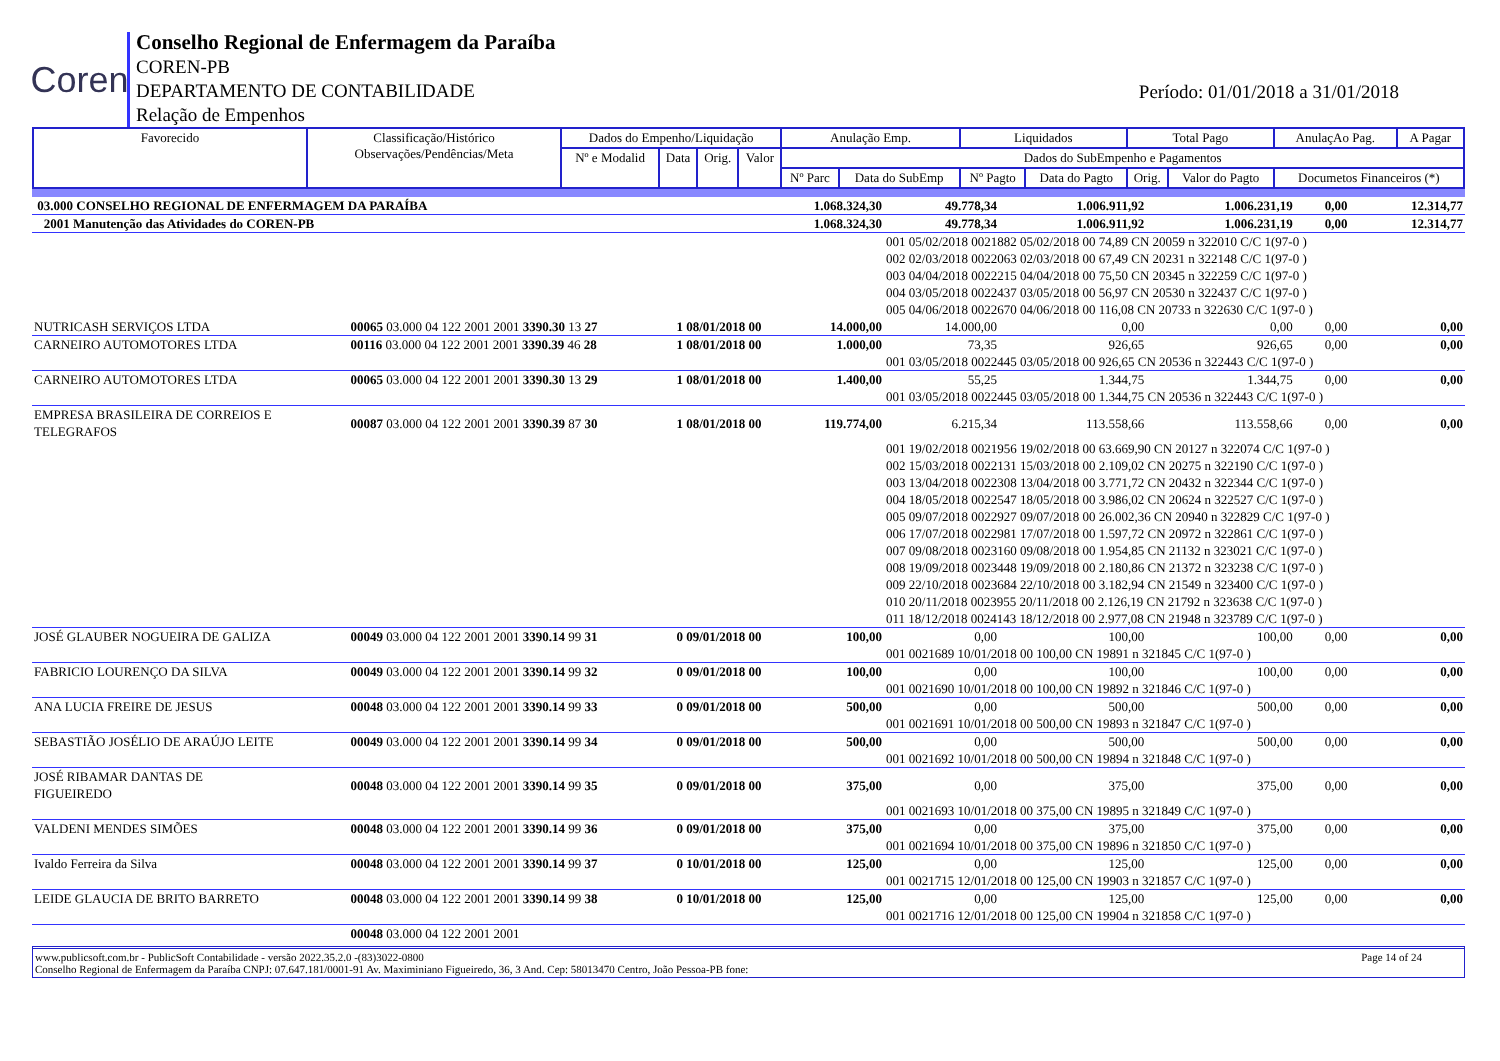Coren
Conselho Regional de Enfermagem da Paraíba
COREN-PB
DEPARTAMENTO DE CONTABILIDADE
Relação de Empenhos
Período: 01/01/2018 a 31/01/2018
| Favorecido | Classificação/Histórico Observações/Pendências/Meta | Dados do Empenho/Liquidação | | | | Anulação Emp. | | Liquidados | | Total Pago | | AnulaçAo Pag. | A Pagar |
| --- | --- | --- | --- | --- | --- | --- | --- | --- | --- | --- | --- | --- | --- |
| | | Nº e Modalid | Data | Orig. | Valor | Dados do SubEmpenho e Pagamentos | | | | | | | |
| | | | | | | Nº Parc | Data do SubEmp | Nº Pagto | Data do Pagto | Orig. | Valor do Pagto | Documetos Financeiros (*) | |
| 03.000 CONSELHO REGIONAL DE ENFERMAGEM DA PARAÍBA | | | 1.068.324,30 | 49.778,34 | 1.006.911,92 | 1.006.231,19 | 0,00 | 12.314,77 |
| 2001 Manutenção das Atividades do COREN-PB | | | 1.068.324,30 | 49.778,34 | 1.006.911,92 | 1.006.231,19 | 0,00 | 12.314,77 |
| | | | | 001 05/02/2018 0021882 05/02/2018 00 74,89 CN 20059 n 322010 C/C 1(97-0 ) | | | | |
| | | | | 002 02/03/2018 0022063 02/03/2018 00 67,49 CN 20231 n 322148 C/C 1(97-0 ) | | | | |
| | | | | 003 04/04/2018 0022215 04/04/2018 00 75,50 CN 20345 n 322259 C/C 1(97-0 ) | | | | |
| | | | | 004 03/05/2018 0022437 03/05/2018 00 56,97 CN 20530 n 322437 C/C 1(97-0 ) | | | | |
| | | | | 005 04/06/2018 0022670 04/06/2018 00 116,08 CN 20733 n 322630 C/C 1(97-0 ) | | | | |
| NUTRICASH SERVIÇOS LTDA | 00065 03.000 04 122 2001 2001 3390.30 13 27 | 1 08/01/2018 00 | 14.000,00 | 14.000,00 | 0,00 | 0,00 | 0,00 | 0,00 |
| CARNEIRO AUTOMOTORES LTDA | 00116 03.000 04 122 2001 2001 3390.39 46 28 | 1 08/01/2018 00 | 1.000,00 | 73,35 | 926,65 | 926,65 | 0,00 | 0,00 |
| | | | | 001 03/05/2018 0022445 03/05/2018 00 926,65 CN 20536 n 322443 C/C 1(97-0 ) | | | | |
| CARNEIRO AUTOMOTORES LTDA | 00065 03.000 04 122 2001 2001 3390.30 13 29 | 1 08/01/2018 00 | 1.400,00 | 55,25 | 1.344,75 | 1.344,75 | 0,00 | 0,00 |
| | | | | 001 03/05/2018 0022445 03/05/2018 00 1.344,75 CN 20536 n 322443 C/C 1(97-0 ) | | | | |
| EMPRESA BRASILEIRA DE CORREIOS E TELEGRAFOS | 00087 03.000 04 122 2001 2001 3390.39 87 30 | 1 08/01/2018 00 | 119.774,00 | 6.215,34 | 113.558,66 | 113.558,66 | 0,00 | 0,00 |
| | | | | 001 19/02/2018 0021956 19/02/2018 00 63.669,90 CN 20127 n 322074 C/C 1(97-0 ) | | | | |
| | | | | 002 15/03/2018 0022131 15/03/2018 00 2.109,02 CN 20275 n 322190 C/C 1(97-0 ) | | | | |
| | | | | 003 13/04/2018 0022308 13/04/2018 00 3.771,72 CN 20432 n 322344 C/C 1(97-0 ) | | | | |
| | | | | 004 18/05/2018 0022547 18/05/2018 00 3.986,02 CN 20624 n 322527 C/C 1(97-0 ) | | | | |
| | | | | 005 09/07/2018 0022927 09/07/2018 00 26.002,36 CN 20940 n 322829 C/C 1(97-0 ) | | | | |
| | | | | 006 17/07/2018 0022981 17/07/2018 00 1.597,72 CN 20972 n 322861 C/C 1(97-0 ) | | | | |
| | | | | 007 09/08/2018 0023160 09/08/2018 00 1.954,85 CN 21132 n 323021 C/C 1(97-0 ) | | | | |
| | | | | 008 19/09/2018 0023448 19/09/2018 00 2.180,86 CN 21372 n 323238 C/C 1(97-0 ) | | | | |
| | | | | 009 22/10/2018 0023684 22/10/2018 00 3.182,94 CN 21549 n 323400 C/C 1(97-0 ) | | | | |
| | | | | 010 20/11/2018 0023955 20/11/2018 00 2.126,19 CN 21792 n 323638 C/C 1(97-0 ) | | | | |
| | | | | 011 18/12/2018 0024143 18/12/2018 00 2.977,08 CN 21948 n 323789 C/C 1(97-0 ) | | | | |
| JOSÉ GLAUBER NOGUEIRA DE GALIZA | 00049 03.000 04 122 2001 2001 3390.14 99 31 | 0 09/01/2018 00 | 100,00 | 0,00 | 100,00 | 100,00 | 0,00 | 0,00 |
| | | | | 001 0021689 10/01/2018 00 100,00 CN 19891 n 321845 C/C 1(97-0 ) | | | | |
| FABRICIO LOURENÇO DA SILVA | 00049 03.000 04 122 2001 2001 3390.14 99 32 | 0 09/01/2018 00 | 100,00 | 0,00 | 100,00 | 100,00 | 0,00 | 0,00 |
| | | | | 001 0021690 10/01/2018 00 100,00 CN 19892 n 321846 C/C 1(97-0 ) | | | | |
| ANA LUCIA FREIRE DE JESUS | 00048 03.000 04 122 2001 2001 3390.14 99 33 | 0 09/01/2018 00 | 500,00 | 0,00 | 500,00 | 500,00 | 0,00 | 0,00 |
| | | | | 001 0021691 10/01/2018 00 500,00 CN 19893 n 321847 C/C 1(97-0 ) | | | | |
| SEBASTIÃO JOSÉLIO DE ARAÚJO LEITE | 00049 03.000 04 122 2001 2001 3390.14 99 34 | 0 09/01/2018 00 | 500,00 | 0,00 | 500,00 | 500,00 | 0,00 | 0,00 |
| | | | | 001 0021692 10/01/2018 00 500,00 CN 19894 n 321848 C/C 1(97-0 ) | | | | |
| JOSÉ RIBAMAR DANTAS DE FIGUEIREDO | 00048 03.000 04 122 2001 2001 3390.14 99 35 | 0 09/01/2018 00 | 375,00 | 0,00 | 375,00 | 375,00 | 0,00 | 0,00 |
| | | | | 001 0021693 10/01/2018 00 375,00 CN 19895 n 321849 C/C 1(97-0 ) | | | | |
| VALDENI MENDES SIMÕES | 00048 03.000 04 122 2001 2001 3390.14 99 36 | 0 09/01/2018 00 | 375,00 | 0,00 | 375,00 | 375,00 | 0,00 | 0,00 |
| | | | | 001 0021694 10/01/2018 00 375,00 CN 19896 n 321850 C/C 1(97-0 ) | | | | |
| Ivaldo Ferreira da Silva | 00048 03.000 04 122 2001 2001 3390.14 99 37 | 0 10/01/2018 00 | 125,00 | 0,00 | 125,00 | 125,00 | 0,00 | 0,00 |
| | | | | 001 0021715 12/01/2018 00 125,00 CN 19903 n 321857 C/C 1(97-0 ) | | | | |
| LEIDE GLAUCIA DE BRITO BARRETO | 00048 03.000 04 122 2001 2001 3390.14 99 38 | 0 10/01/2018 00 | 125,00 | 0,00 | 125,00 | 125,00 | 0,00 | 0,00 |
| | | | | 001 0021716 12/01/2018 00 125,00 CN 19904 n 321858 C/C 1(97-0 ) | | | | |
| | 00048 03.000 04 122 2001 2001 | | | | | | | |
www.publicsoft.com.br - PublicSoft Contabilidade - versão 2022.35.2.0 -(83)3022-0800 Page 14 of 24
Conselho Regional de Enfermagem da Paraíba CNPJ: 07.647.181/0001-91 Av. Maximiniano Figueiredo, 36, 3 And. Cep: 58013470 Centro, João Pessoa-PB fone: